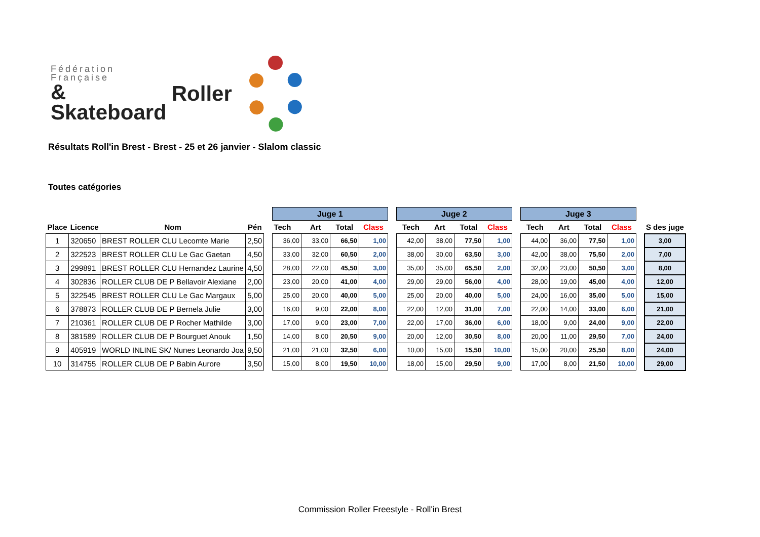Fédération
Française
& Skateboard
Roller
Résultats Roll'in Brest - Brest - 25 et 26 janvier - Slalom classic
Toutes catégories
| | | | | | Juge 1 | | | | | Juge 2 | | | | | Juge 3 | | | | | |
| Place | Licence | Nom | Pén | | Tech | Art | Total | Class | | Tech | Art | Total | Class | | Tech | Art | Total | Class | | S des juge |
| 1 | 320650 | BREST ROLLER CLU Lecomte Marie | 2,50 | | 36,00 | 33,00 | 66,50 | 1,00 | | 42,00 | 38,00 | 77,50 | 1,00 | | 44,00 | 36,00 | 77,50 | 1,00 | | 3,00 |
| 2 | 322523 | BREST ROLLER CLU Le Gac Gaetan | 4,50 | | 33,00 | 32,00 | 60,50 | 2,00 | | 38,00 | 30,00 | 63,50 | 3,00 | | 42,00 | 38,00 | 75,50 | 2,00 | | 7,00 |
| 3 | 299891 | BREST ROLLER CLU Hernandez Laurine | 4,50 | | 28,00 | 22,00 | 45,50 | 3,00 | | 35,00 | 35,00 | 65,50 | 2,00 | | 32,00 | 23,00 | 50,50 | 3,00 | | 8,00 |
| 4 | 302836 | ROLLER CLUB DE P Bellavoir Alexiane | 2,00 | | 23,00 | 20,00 | 41,00 | 4,00 | | 29,00 | 29,00 | 56,00 | 4,00 | | 28,00 | 19,00 | 45,00 | 4,00 | | 12,00 |
| 5 | 322545 | BREST ROLLER CLU Le Gac Margaux | 5,00 | | 25,00 | 20,00 | 40,00 | 5,00 | | 25,00 | 20,00 | 40,00 | 5,00 | | 24,00 | 16,00 | 35,00 | 5,00 | | 15,00 |
| 6 | 378873 | ROLLER CLUB DE P Bernela Julie | 3,00 | | 16,00 | 9,00 | 22,00 | 8,00 | | 22,00 | 12,00 | 31,00 | 7,00 | | 22,00 | 14,00 | 33,00 | 6,00 | | 21,00 |
| 7 | 210361 | ROLLER CLUB DE P Rocher Mathilde | 3,00 | | 17,00 | 9,00 | 23,00 | 7,00 | | 22,00 | 17,00 | 36,00 | 6,00 | | 18,00 | 9,00 | 24,00 | 9,00 | | 22,00 |
| 8 | 381589 | ROLLER CLUB DE P Bourguet Anouk | 1,50 | | 14,00 | 8,00 | 20,50 | 9,00 | | 20,00 | 12,00 | 30,50 | 8,00 | | 20,00 | 11,00 | 29,50 | 7,00 | | 24,00 |
| 9 | 405919 | WORLD INLINE SK/ Nunes Leonardo Joa | 9,50 | | 21,00 | 21,00 | 32,50 | 6,00 | | 10,00 | 15,00 | 15,50 | 10,00 | | 15,00 | 20,00 | 25,50 | 8,00 | | 24,00 |
| 10 | 314755 | ROLLER CLUB DE P Babin Aurore | 3,50 | | 15,00 | 8,00 | 19,50 | 10,00 | | 18,00 | 15,00 | 29,50 | 9,00 | | 17,00 | 8,00 | 21,50 | 10,00 | | 29,00 |
Commission Roller Freestyle - Roll'in Brest